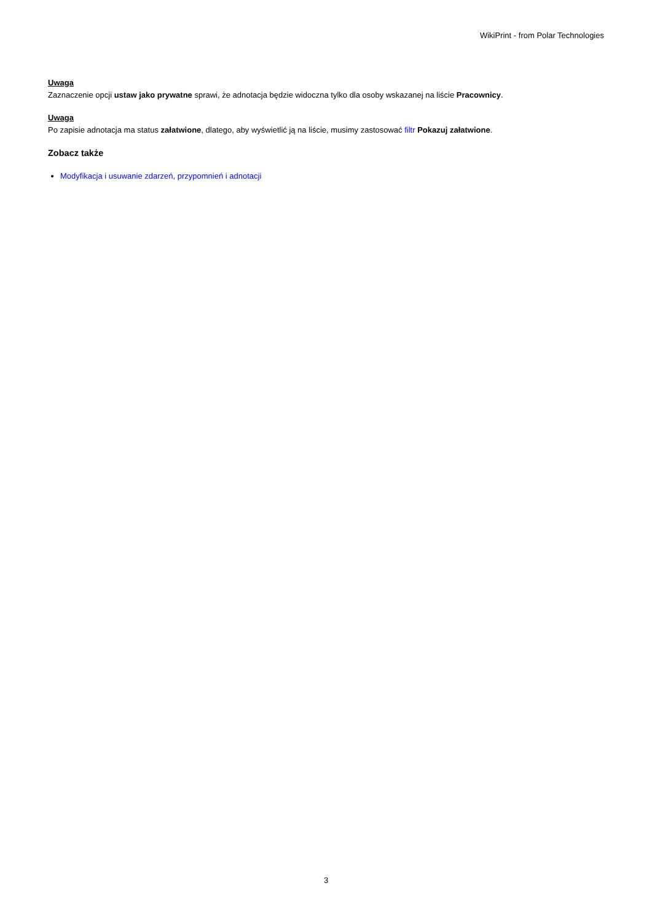WikiPrint - from Polar Technologies
Uwaga
Zaznaczenie opcji ustaw jako prywatne sprawi, że adnotacja będzie widoczna tylko dla osoby wskazanej na liście Pracownicy.
Uwaga
Po zapisie adnotacja ma status załatwione, dlatego, aby wyświetlić ją na liście, musimy zastosować filtr Pokazuj załatwione.
Zobacz także
Modyfikacja i usuwanie zdarzeń, przypomnień i adnotacji
3